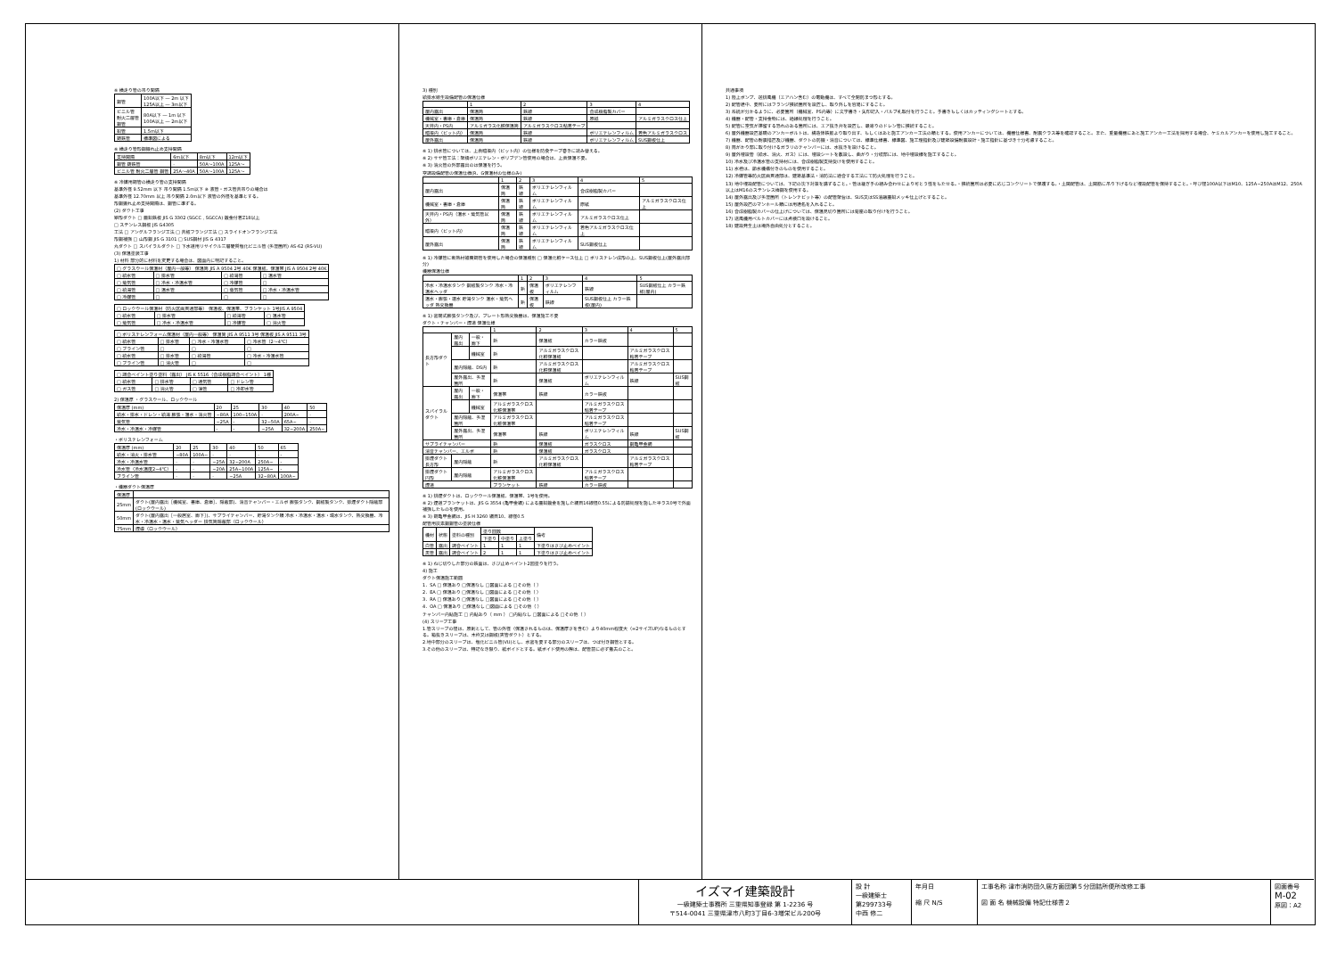※ 横走り管の吊り間隔
| 鋼管 | 100A以下 ― 2m 以下 125A以上 ― 3m以下 |
| ビニル管 耐火二層管 鋼管 | 80A以下 ― 1m 以下 100A以上 ― 2m以下 |
| 鉛管 | 1.5m以下 |
| 鋳鉄管 | 標準図による |
※ 横走り管形鋼振れ止め支持間隔
| 支持間隔 | 6m以下 | 8m以下 | 12m以下 |
| 鋼管 鋳鉄管 | - | 50A～100A | 125A～ |
| ビニル管 耐火二層管 鋼管 | 25A～40A | 50A～100A | 125A～ |
※ 冷媒用銅管の横走り管の支持間隔
基準外径 9.52mm 以下 吊り間隔 1.5m以下 ※ 液管・ガス管共吊りの場合は
基準外径 12.70mm 以上 吊り間隔 2.0m以下 液管の外径を基準とする。
形鋼振れ止め支持間隔は、鋼管に準ずる。
(2) ダクト工事
矩形ダクト □ 亜鉛鉄板 JIS G 3302 (SGCC , SGCCA) 鍍金付着Z18以上
□ ステンレス鋼板 JIS G4305
工法 □ アングルフランジ工法 □ 共板フランジ工法 □ スライドオンフランジ工法
形鋼補強 □ 山形鋼 JIS G 3101 □ SUS鋼材 JIS G 4317
丸ダクト □ スパイラルダクト □ 下水道用リサイクル三層硬質塩化ビニル管 (多湿箇所) AS-62 (RS-VU)
(3) 保温塗装工事
1) 材料 部分的に材料を変更する場合は、図面内に明記すること。
| □ グラスウール保温材（屋内一般等） 保温筒 JIS A 9504 2号 40K 保温板、保温帯 JIS A 9504 2号 40K | | | |
| □ 給水管 | □ 排水管 | □ 給湯管 | □ 温水管 |
| □ 蒸気管 | □ 冷水・冷温水管 | □ 冷媒管 | □ |
| □ 給湯管 | □ 温水管 | □ 蒸気管 | □ 冷水・冷温水管 |
| □ 冷媒管 | □ | □ | □ |
| □ ロックウール保温材（防火区画貫通部等） 保温板、保温帯、ブランケット 1号JIS A 9504 | | | |
| □ 給水管 | □ 排水管 | □ 給湯管 | □ 温水管 |
| □ 蒸気管 | □ 冷水・冷温水管 | □ 冷媒管 | □ 消火管 |
| □ ポリスチレンフォーム保温材（屋内一般等） 保温筒 JIS A 9511 3号 保温板 JIS A 9511 3号 | | | |
| □ 給水管 | □ 排水管 | □ 冷水・冷温水管 | □ 冷水管（2～4℃） |
| □ ブライン管 | □ | □ | □ |
| □ 給水管 | □ 排水管 | □ 給湯管 | □ 冷水・冷温水管 |
| □ ブライン管 | □ 消火管 | □ | □ |
| □ 調合ペイント塗り塗料（露出） JIS K 5516（合成樹脂調合ペイント） 1種 | | | |
| □ 給水管 | □ 排水管 | □ 通気管 | □ ドレン管 |
| □ ガス管 | □ 消火管 | □ 油管 | □ 冷却水管 |
2) 保温厚 ・グラスウール、ロックウール
| 保温厚 (mm) | 20 | 25 | 30 | 40 | 50 |
| 給水・排水・ドレン・給湯 膨張・温水・消火管 | ~80A | 100~150A | - | 200A~ | - |
| 蒸気管 | ~25A | - | 32~50A | 65A~ | - |
| 冷水・冷温水・冷媒管 | - | - | ~25A | 32~200A | 250A~ |
・ポリスチレンフォーム
| 保温厚 (mm) | 20 | 25 | 30 | 40 | 50 | 65 |
| 給水・消火・排水管 | ~80A | 100A~ | - | - | - | - |
| 冷水・冷温水管 | - | - | ~25A | 32~200A | 250A~ | - |
| 冷水管（冷水温度2~4℃） | - | - | ~20A | 25A~100A | 125A~ | - |
| ブライン管 | - | - | - | ~25A | 32~80A | 100A~ |
・機器ダクト保温厚
| 保温厚 | |
| 25mm | ダクト(屋内露出［機械室、書庫、倉庫］、隠蔽部)、消音チャンバー・エルボ 膨張タンク、鋼板製タンク、排煙ダクト隠蔽部(ロックウール) |
| 50mm | ダクト(屋内露出［一般居室、廊下］)、サプライチャンバー、貯湯タンク類 冷水・冷温水・温水・環水タンク、熱交換器、冷水・冷温水・温水・蒸気ヘッダー 排気筒隠蔽部（ロックウール） |
| 75mm | 煙導（ロックウール） |
3) 種別
給排水衛生設備配管の保温仕様
| | 1 | 2 | 3 | 4 |
| 屋内露出 | 保温筒 | 鉄線 | 合成樹脂製カバー | |
| 機械室・書庫・倉庫 | 保温筒 | 鉄線 | 原紙 | アルミガラスクロス仕上 |
| 天井内・PS内 | アルミガラス化粧保温筒 | アルミガラスクロス粘着テープ | | |
| 暗渠内（ピット内） | 保温筒 | 鉄線 | ポリエチレンフィルム | 着色アルミガラスクロス |
| 屋外露出 | 保温筒 | 鉄線 | ポリエチレンフィルム | SUS鋼板仕上 |
※ 1) 排水管については、上表暗渠内（ピット内）の仕様を防食テープ巻きに読み替える。
※ 2) サヤ管工法：架橋ポリエチレン・ポリブデン管使用の場合は、上表保温不要。
※ 3) 消火管の外部露出のは保温を行う。
空調設備配管の保温仕様(R、G保温材の仕様のみ)
| | 1 | 2 | 3 | 4 | 5 |
| 屋内露出 | 保温筒 | 鉄線 | ポリエチレンフィルム | 合成樹脂製カバー | |
| 機械室・書庫・倉庫 | 保温筒 | 鉄線 | ポリエチレンフィルム | 原紙 | アルミガラスクロス仕上 |
| 天井内・PS内（温水・蒸気管以外） | 保温筒 | 鉄線 | ポリエチレンフィルム | アルミガラスクロス仕上 | |
| 暗渠内（ピット内） | 保温筒 | 鉄線 | ポリエチレンフィルム | 着色アルミガラスクロス仕上 | |
| 屋外露出 | 保温筒 | 鉄線 | ポリエチレンフィルム | SUS鋼板仕上 | |
※ 1) 冷媒管に断熱材被覆銅管を使用した場合の保温種別 □ 保温化粧ケース仕上 □ ポリスチレン成形の上、SUS鋼板仕上(屋外露出部分)
機器保温仕様
| | 1 | 2 | 3 | 4 | 5 |
| 冷水・冷温水タンク 鋼板製タンク 冷水・冷温水ヘッダ | 鋲 | 保温板 | ポリエチレンフィルム | 鉄線 | SUS鋼板仕上 カラー鉄板(屋内) |
| 温水・膨張・還水 貯湯タンク 温水・蒸気ヘッダ 熱交換器 | 鋲 | 保温板 | 鉄線 | SUS鋼板仕上 カラー鉄板(屋内) | |
※ 1) 密閉式膨張タンク及び、プレート形熱交換器は、保温施工不要
ダクト・チャンバー・煙道 保温仕様
| | | | 1 | 2 | 3 | 4 | 5 |
| 長方形ダクト | 屋内露出 | 一般・廊下 | 鋲 | 保温板 | カラー鉄板 | | |
| | | 機械室 | 鋲 | アルミガラスクロス化粧保温板 | | アルミガラスクロス粘着テープ | |
| | 屋内隠蔽、DS内 | | 鋲 | アルミガラスクロス化粧保温板 | | アルミガラスクロス粘着テープ | |
| | 屋外露出、多湿箇所 | | 鋲 | 保温板 | ポリエチレンフィルム | 鉄線 | SUS鋼板 |
| スパイラルダクト | 屋内露出 | 一般・廊下 | 保温帯 | 鉄線 | カラー鉄板 | | |
| | | 機械室 | アルミガラスクロス化粧保温帯 | | アルミガラスクロス粘着テープ | | |
| | 屋内隠蔽、多湿箇所 | | アルミガラスクロス化粧保温帯 | | アルミガラスクロス粘着テープ | | |
| | 屋外露出、多湿箇所 | | 保温帯 | 鉄線 | ポリエチレンフィルム | 鉄線 | SUS鋼板 |
| サプライチャンバー | | | 鋲 | 保温板 | ガラスクロス | 鋼亀甲金網 | |
| 消音チャンバー、エルボ | | | 鋲 | 保温板 | ガラスクロス | | |
| 排煙ダクト長方形 | 屋内隠蔽 | | 鋲 | アルミガラスクロス化粧保温板 | | アルミガラスクロス粘着テープ | |
| 排煙ダクト 円形 | 屋内隠蔽 | | アルミガラスクロス化粧保温帯 | | アルミガラスクロス粘着テープ | | |
| 煙道 | | | ブランケット | 鉄線 | カラー鉄板 | | |
※ 1) 排煙ダクトは、ロックウール保温板、保温帯、1号を使用。
※ 2) 煙道ブランケットは、JIS G 3554 (亀甲金網) による亜鉛鍍金を施した網目16線径0.55による防錆処理を施した平ラス0号で外面補強したものを使用。
※ 3) 銅亀甲金網は、JIS H 3260 網目10、線径0.5
配管用炭素鋼鋼管の塗装仕様
| 機材 | 状態 | 塗料の種別 | 塗り回数 | | | 備考 |
| --- | --- | --- | --- | --- | --- | --- |
| | | | 下塗り | 中塗り | 上塗り | |
| 白管 | 露出 | 調合ペイント | 1 | 1 | 1 | 下塗りはさび止めペイント |
| 黒管 | 露出 | 調合ペイント | 2 | 1 | 1 | 下塗りはさび止めペイント |
※ 1) ねじ切りした部分の鉄面は、さび止めペイント2回塗りを行う。
4) 施工
ダクト保温施工範囲
1．SA □ 保温あり □保温なし □図面による □その他（ ）
2．EA □ 保温あり □保温なし □図面による □その他（ ）
3．RA □ 保温あり □保温なし □図面による □その他（ ）
4．OA □ 保温あり □保温なし □図面による □その他（ ）
チャンバー内貼施工 □ 内貼あり（ mm ） □内貼なし □図面による □その他（ ）
(4) スリーブ工事
1.管スリーブの径は、原則として、管の外径（保温されるものは、保温厚さを含む）より40mm程度大（=2サイズUP)なるものとする。箱抜きスリーブは、木枠又は鋼板(実管ダクト）とする。
2.地中部分のスリーブは、塩化ビニル管(VU)とし、水密を要する部分のスリーブは、つば付き鋼管とする。
3.その他のスリーブは、特記なき限り、紙ボイドとする。紙ボイド使用の際は、配管前に必ず撤去のこと。
共通事項
1) 陸上ポンプ、送排風機（エアハン含む）の電動機は、すべて全閉防まつ形とする。
2) 配管途中、要所にはフランジ接続箇所を設置し、取り外しを容易にすること。
3) 系統が分かるように、必要箇所（機械室、PS内等）に文字書き・矢印記入・バルブ札取付を行うこと。手書きもしくはカッティングシートとする。
4) 機器・配管・支持金物には、絶縁処理を行うこと。
5) 配管に空気が滞留する恐れのある箇所には、エア抜き弁を設置し、最寄りのドレン管に接続すること。
6) 屋外機器設置基礎のアンカーボルトは、構造体鉄筋より取り出す、もしくはあと施工アンカー工法の類とする。使用アンカーについては、機器仕様書、耐震クラス等を確認すること。また、重量機器にあと施工アンカー工法を採用する場合、ケミカルアンカーを使用し施工すること。
7) 機器、配管の耐震措置及び機器、ダクトの防振・消音については、標準仕様書、標準図、施工理指針及び建築設備耐震設計・施工指針に基づき十分考慮すること。
8) 雨がかり部に取り付けるガラリのチャンバーには、水抜きを設けること。
9) 屋外埋設管（給水、消火、ガス）には、埋設シートを敷設し、曲がり・分岐部には、地中埋設標を施工すること。
10) 冷水及び冷温水管の支持材には、合成樹脂製支持受けを使用すること。
11) 水栓は、節水機構付きのものを使用すること。
12) 冷媒管等防火区画貫通部は、建築基準法・消防法に適合する工法にて防火処理を行うこと。
13) 地中埋設配管については、下記の沈下対策を講ずること。・管は継ぎ手の組み合わせにより可とう性をもたせる。・接続箇所は必要に応じコンクリートで保護する。・土間配管は、土間筋に吊り下げるなど埋設配管を保持すること。・呼び径100A以下はM10、125A~250AはM12、250A以上はM16のステンレス棒鋼を使用する。
14) 屋外露出及び多湿箇所（トレンチピット等）の配管架台は、SUS又はSS溶融亜鉛メッキ仕上げとすること。
15) 屋外設置のマンホール類には用途名を入れること。
16) 合成樹脂製カバーの仕上げについては、保温見切り箇所には菊座の取り付けを行うこと。
17) 送風機用ベルトカバーには点検口を設けること。
18) 建設発生土は場外自由処分とすること。
イズマイ建築設計
一級建築士事務所 三重県知事登録 第 1-2236 号
〒514-0041 三重県津市八町3丁目6-3増栄ビル200号
設 計
一級建築士
第299733号
中西 修二
年月日
縮 尺 N/S
工事名称 津市消防団久居方面団第５分団詰所便所改修工事
図 面 名 機械設備 特記仕様書２
図面番号
M-02
原図：A2